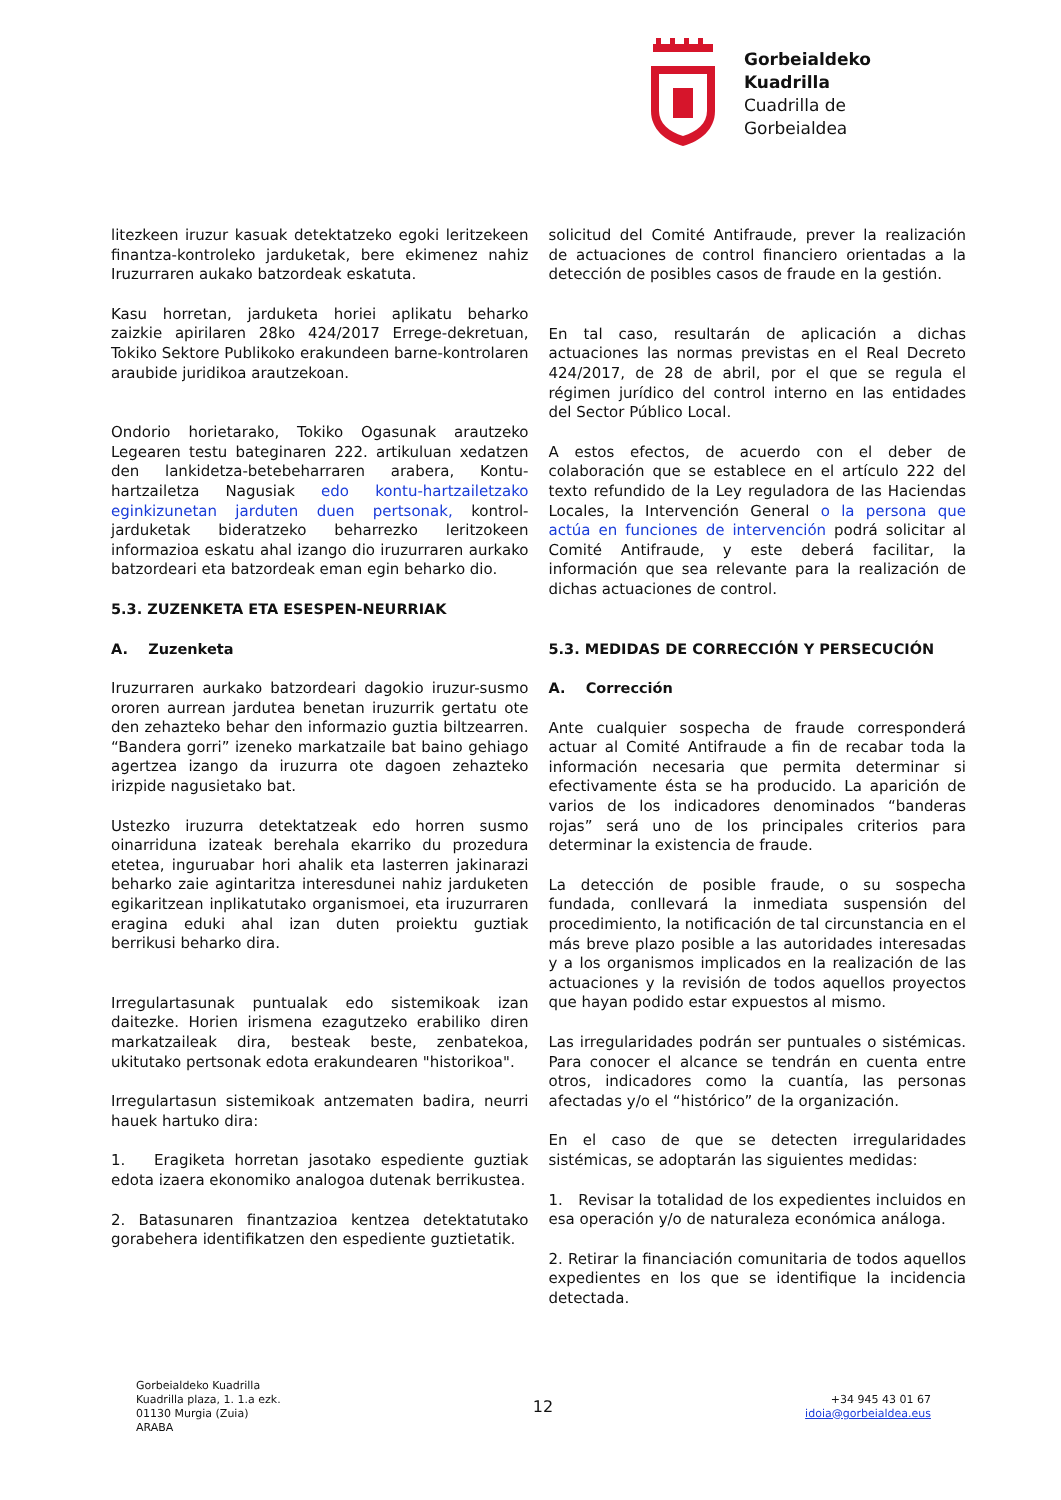Gorbeialdeko
Kuadrilla
Cuadrilla de
Gorbeialdea
litezkeen iruzur kasuak detektatzeko egoki leritzekeen finantza-kontroleko jarduketak, bere ekimenez nahiz Iruzurraren aukako batzordeak eskatuta.
Kasu horretan, jarduketa horiei aplikatu beharko zaizkie apirilaren 28ko 424/2017 Errege-dekretuan, Tokiko Sektore Publikoko erakundeen barne-kontrolaren araubide juridikoa arautzekoan.
Ondorio horietarako, Tokiko Ogasunak arautzeko Legearen testu bateginaren 222. artikuluan xedatzen den lankidetza-betebeharraren arabera, Kontu-hartzailetza Nagusiak edo kontu-hartzailetzako eginkizunetan jarduten duen pertsonak, kontrol-jarduketak bideratzeko beharrezko leritzokeen informazioa eskatu ahal izango dio iruzurraren aurkako batzordeari eta batzordeak eman egin beharko dio.
5.3. ZUZENKETA ETA ESESPEN-NEURRIAK
A. Zuzenketa
Iruzurraren aurkako batzordeari dagokio iruzur-susmo ororen aurrean jardutea benetan iruzurrik gertatu ote den zehazteko behar den informazio guztia biltzearren. “Bandera gorri” izeneko markatzaile bat baino gehiago agertzea izango da iruzurra ote dagoen zehazteko irizpide nagusietako bat.
Ustezko iruzurra detektatzeak edo horren susmo oinarriduna izateak berehala ekarriko du prozedura etetea, inguruabar hori ahalik eta lasterren jakinarazi beharko zaie agintaritza interesdunei nahiz jarduketen egikaritzean inplikatutako organismoei, eta iruzurraren eragina eduki ahal izan duten proiektu guztiak berrikusi beharko dira.
Irregulartasunak puntualak edo sistemikoak izan daitezke. Horien irismena ezagutzeko erabiliko diren markatzaileak dira, besteak beste, zenbatekoa, ukitutako pertsonak edota erakundearen "historikoa".
Irregulartasun sistemikoak antzematen badira, neurri hauek hartuko dira:
1. Eragiketa horretan jasotako espediente guztiak edota izaera ekonomiko analogoa dutenak berrikustea.
2. Batasunaren finantzazioa kentzea detektatutako gorabehera identifikatzen den espediente guztietatik.
solicitud del Comité Antifraude, prever la realización de actuaciones de control financiero orientadas a la detección de posibles casos de fraude en la gestión.
En tal caso, resultarán de aplicación a dichas actuaciones las normas previstas en el Real Decreto 424/2017, de 28 de abril, por el que se regula el régimen jurídico del control interno en las entidades del Sector Público Local.
A estos efectos, de acuerdo con el deber de colaboración que se establece en el artículo 222 del texto refundido de la Ley reguladora de las Haciendas Locales, la Intervención General o la persona que actúa en funciones de intervención podrá solicitar al Comité Antifraude, y este deberá facilitar, la información que sea relevante para la realización de dichas actuaciones de control.
5.3. MEDIDAS DE CORRECCIÓN Y PERSECUCIÓN
A. Corrección
Ante cualquier sospecha de fraude corresponderá actuar al Comité Antifraude a fin de recabar toda la información necesaria que permita determinar si efectivamente ésta se ha producido. La aparición de varios de los indicadores denominados “banderas rojas” será uno de los principales criterios para determinar la existencia de fraude.
La detección de posible fraude, o su sospecha fundada, conllevará la inmediata suspensión del procedimiento, la notificación de tal circunstancia en el más breve plazo posible a las autoridades interesadas y a los organismos implicados en la realización de las actuaciones y la revisión de todos aquellos proyectos que hayan podido estar expuestos al mismo.
Las irregularidades podrán ser puntuales o sistémicas. Para conocer el alcance se tendrán en cuenta entre otros, indicadores como la cuantía, las personas afectadas y/o el “histórico” de la organización.
En el caso de que se detecten irregularidades sistémicas, se adoptarán las siguientes medidas:
1. Revisar la totalidad de los expedientes incluidos en esa operación y/o de naturaleza económica análoga.
2. Retirar la financiación comunitaria de todos aquellos expedientes en los que se identifique la incidencia detectada.
Gorbeialdeko Kuadrilla
Kuadrilla plaza, 1. 1.a ezk.
01130 Murgia (Zuia)
ARABA
12
+34 945 43 01 67
idoia@gorbeialdea.eus